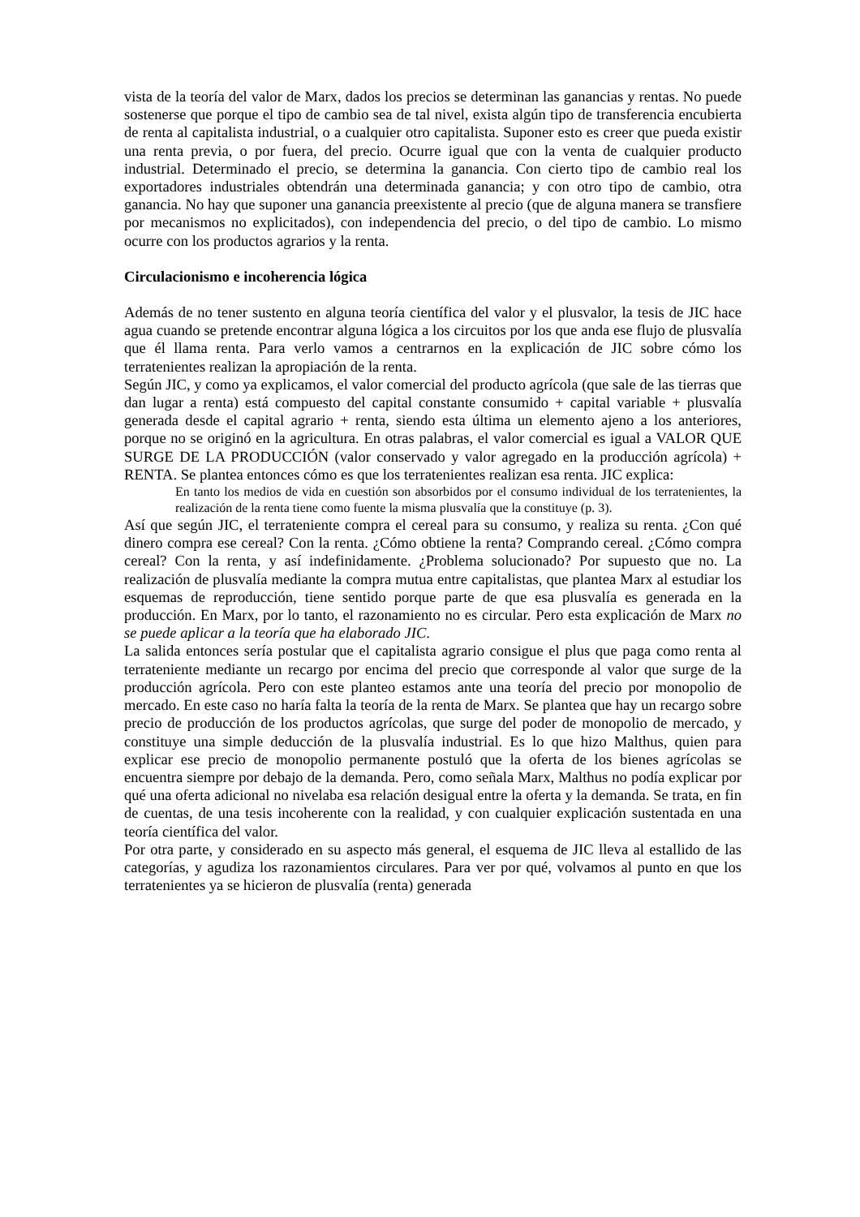vista de la teoría del valor de Marx, dados los precios se determinan las ganancias y rentas. No puede sostenerse que porque el tipo de cambio sea de tal nivel, exista algún tipo de transferencia encubierta de renta al capitalista industrial, o a cualquier otro capitalista. Suponer esto es creer que pueda existir una renta previa, o por fuera, del precio. Ocurre igual que con la venta de cualquier producto industrial. Determinado el precio, se determina la ganancia. Con cierto tipo de cambio real los exportadores industriales obtendrán una determinada ganancia; y con otro tipo de cambio, otra ganancia. No hay que suponer una ganancia preexistente al precio (que de alguna manera se transfiere por mecanismos no explicitados), con independencia del precio, o del tipo de cambio. Lo mismo ocurre con los productos agrarios y la renta.
Circulacionismo e incoherencia lógica
Además de no tener sustento en alguna teoría científica del valor y el plusvalor, la tesis de JIC hace agua cuando se pretende encontrar alguna lógica a los circuitos por los que anda ese flujo de plusvalía que él llama renta. Para verlo vamos a centrarnos en la explicación de JIC sobre cómo los terratenientes realizan la apropiación de la renta.
Según JIC, y como ya explicamos, el valor comercial del producto agrícola (que sale de las tierras que dan lugar a renta) está compuesto del capital constante consumido + capital variable + plusvalía generada desde el capital agrario + renta, siendo esta última un elemento ajeno a los anteriores, porque no se originó en la agricultura. En otras palabras, el valor comercial es igual a VALOR QUE SURGE DE LA PRODUCCIÓN (valor conservado y valor agregado en la producción agrícola) + RENTA. Se plantea entonces cómo es que los terratenientes realizan esa renta. JIC explica:
En tanto los medios de vida en cuestión son absorbidos por el consumo individual de los terratenientes, la realización de la renta tiene como fuente la misma plusvalía que la constituye (p. 3).
Así que según JIC, el terrateniente compra el cereal para su consumo, y realiza su renta. ¿Con qué dinero compra ese cereal? Con la renta. ¿Cómo obtiene la renta? Comprando cereal. ¿Cómo compra cereal? Con la renta, y así indefinidamente. ¿Problema solucionado? Por supuesto que no. La realización de plusvalía mediante la compra mutua entre capitalistas, que plantea Marx al estudiar los esquemas de reproducción, tiene sentido porque parte de que esa plusvalía es generada en la producción. En Marx, por lo tanto, el razonamiento no es circular. Pero esta explicación de Marx no se puede aplicar a la teoría que ha elaborado JIC.
La salida entonces sería postular que el capitalista agrario consigue el plus que paga como renta al terrateniente mediante un recargo por encima del precio que corresponde al valor que surge de la producción agrícola. Pero con este planteo estamos ante una teoría del precio por monopolio de mercado. En este caso no haría falta la teoría de la renta de Marx. Se plantea que hay un recargo sobre precio de producción de los productos agrícolas, que surge del poder de monopolio de mercado, y constituye una simple deducción de la plusvalía industrial. Es lo que hizo Malthus, quien para explicar ese precio de monopolio permanente postuló que la oferta de los bienes agrícolas se encuentra siempre por debajo de la demanda. Pero, como señala Marx, Malthus no podía explicar por qué una oferta adicional no nivelaba esa relación desigual entre la oferta y la demanda. Se trata, en fin de cuentas, de una tesis incoherente con la realidad, y con cualquier explicación sustentada en una teoría científica del valor.
Por otra parte, y considerado en su aspecto más general, el esquema de JIC lleva al estallido de las categorías, y agudiza los razonamientos circulares. Para ver por qué, volvamos al punto en que los terratenientes ya se hicieron de plusvalía (renta) generada